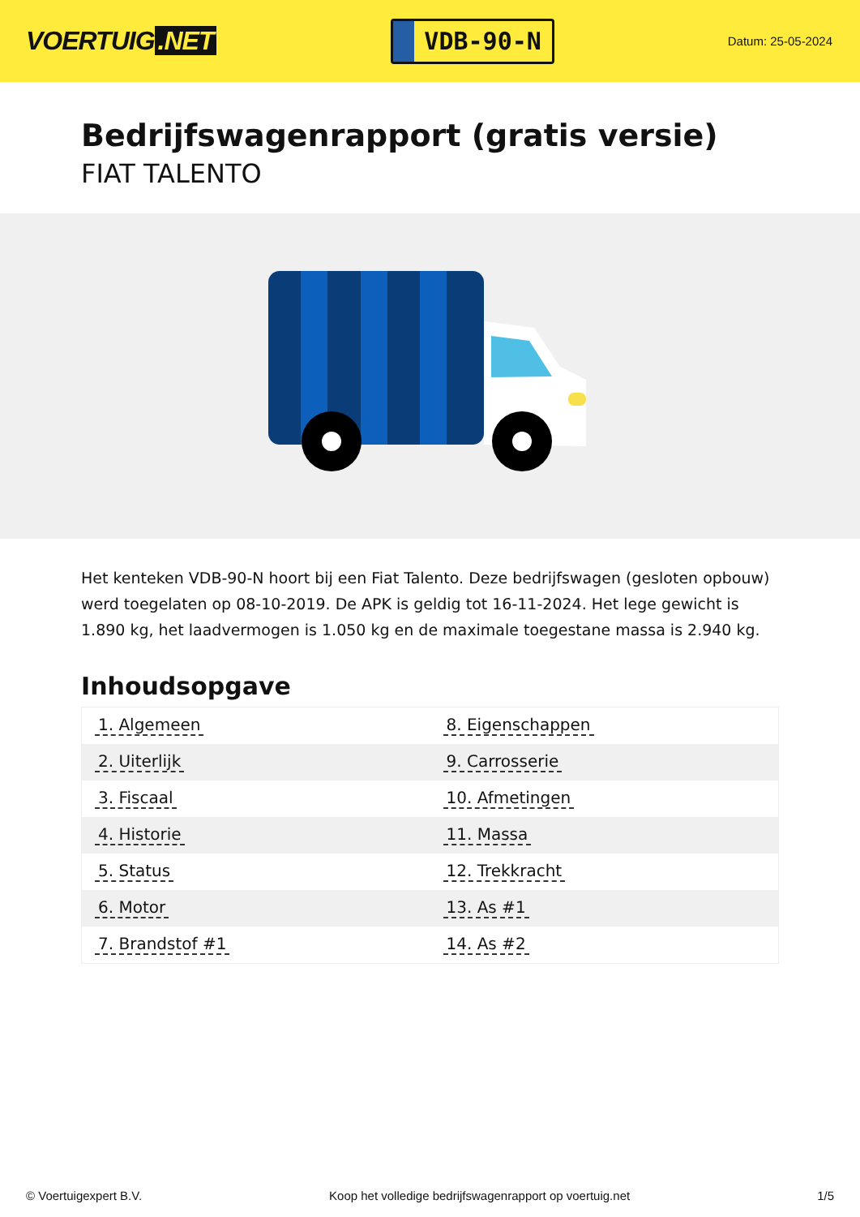VOERTUIG.NET
VDB-90-N
Datum: 25-05-2024
Bedrijfswagenrapport (gratis versie)
FIAT TALENTO
Het kenteken VDB-90-N hoort bij een Fiat Talento. Deze bedrijfswagen (gesloten opbouw) werd toegelaten op 08-10-2019. De APK is geldig tot 16-11-2024. Het lege gewicht is 1.890 kg, het laadvermogen is 1.050 kg en de maximale toegestane massa is 2.940 kg.
Inhoudsopgave
| 1. Algemeen | 8. Eigenschappen |
| 2. Uiterlijk | 9. Carrosserie |
| 3. Fiscaal | 10. Afmetingen |
| 4. Historie | 11. Massa |
| 5. Status | 12. Trekkracht |
| 6. Motor | 13. As #1 |
| 7. Brandstof #1 | 14. As #2 |
© Voertuigexpert B.V. Koop het volledige bedrijfswagenrapport op voertuig.net 1/5